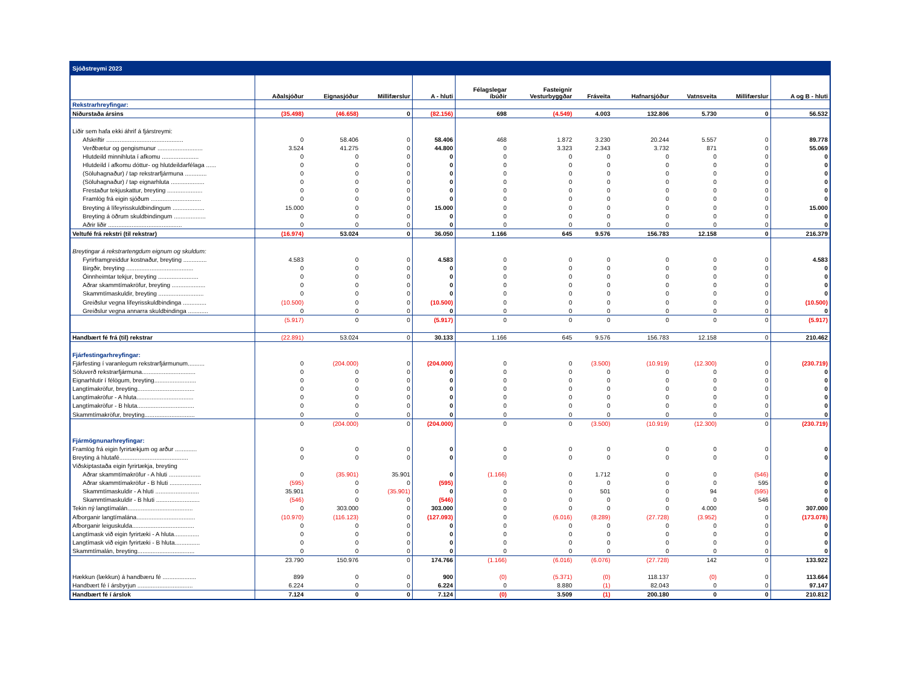| Sjóðstreymi 2023 | | | | | | | | | | | |
| | Aðalsjóður | Eignasjóður | Millifærslur | A - hluti | Félagslegar íbúðir | Fasteignir Vesturbyggðar | Fráveita | Hafnarsjóður | Vatnsveita | Millifærslur | A og B - hluti |
| Rekstrarhreyfingar: | | | | | | | | | | | |
| Niðurstaða ársins | (35.498) | (46.658) | 0 | (82.156) | 698 | (4.549) | 4.003 | 132.806 | 5.730 | 0 | 56.532 |
| Liðir sem hafa ekki áhrif á fjárstreymi: | | | | | | | | | | | |
| Afskriftir .............................................. | 0 | 58.406 | 0 | 58.406 | 468 | 1.872 | 3.230 | 20.244 | 5.557 | 0 | 89.778 |
| Verðbætur og gengismunur ........................... | 3.524 | 41.275 | 0 | 44.800 | 0 | 3.323 | 2.343 | 3.732 | 871 | 0 | 55.069 |
| Hlutdeild minnihluta í afkomu ...................... | 0 | 0 | 0 | 0 | 0 | 0 | 0 | 0 | 0 | 0 | 0 |
| Hlutdeild í afkomu dóttur- og hlutdeildarfélaga ...... | 0 | 0 | 0 | 0 | 0 | 0 | 0 | 0 | 0 | 0 | 0 |
| (Söluhagnaður) / tap rekstrarfjármuna ............. | 0 | 0 | 0 | 0 | 0 | 0 | 0 | 0 | 0 | 0 | 0 |
| (Söluhagnaður) / tap eignarhluta .................... | 0 | 0 | 0 | 0 | 0 | 0 | 0 | 0 | 0 | 0 | 0 |
| Frestaður tekjuskattur, breyting ..................... | 0 | 0 | 0 | 0 | 0 | 0 | 0 | 0 | 0 | 0 | 0 |
| Framlög frá eigin sjóðum .............................. | 0 | 0 | 0 | 0 | 0 | 0 | 0 | 0 | 0 | 0 | 0 |
| Breyting á lífeyrisskuldbindingum ................... | 15.000 | 0 | 0 | 15.000 | 0 | 0 | 0 | 0 | 0 | 0 | 15.000 |
| Breyting á öðrum skuldbindingum ................... | 0 | 0 | 0 | 0 | 0 | 0 | 0 | 0 | 0 | 0 | 0 |
| Aðrir liðir ............................................ | 0 | 0 | 0 | 0 | 0 | 0 | 0 | 0 | 0 | 0 | 0 |
| Veltufé frá rekstri (til rekstrar) | (16.974) | 53.024 | 0 | 36.050 | 1.166 | 645 | 9.576 | 156.783 | 12.158 | 0 | 216.379 |
| Breytingar á rekstrartengdum eignum og skuldum: | | | | | | | | | | | |
| Fyrirframgreiddur kostnaður, breyting .............. | 4.583 | 0 | 0 | 4.583 | 0 | 0 | 0 | 0 | 0 | 0 | 4.583 |
| Birgðir, breyting ........................................ | 0 | 0 | 0 | 0 | 0 | 0 | 0 | 0 | 0 | 0 | 0 |
| Óinnheimtar tekjur, breyting ........................ | 0 | 0 | 0 | 0 | 0 | 0 | 0 | 0 | 0 | 0 | 0 |
| Aðrar skammtímakröfur, breyting .................... | 0 | 0 | 0 | 0 | 0 | 0 | 0 | 0 | 0 | 0 | 0 |
| Skammtímaskuldir, breyting ........................... | 0 | 0 | 0 | 0 | 0 | 0 | 0 | 0 | 0 | 0 | 0 |
| Greiðslur vegna lífeyrisskuldbindinga .............. | (10.500) | 0 | 0 | (10.500) | 0 | 0 | 0 | 0 | 0 | 0 | (10.500) |
| Greiðslur vegna annarra skuldbindinga ............ | 0 | 0 | 0 | 0 | 0 | 0 | 0 | 0 | 0 | 0 | 0 |
| | (5.917) | 0 | 0 | (5.917) | 0 | 0 | 0 | 0 | 0 | 0 | (5.917) |
| Handbært fé frá (til) rekstrar | (22.891) | 53.024 | 0 | 30.133 | 1.166 | 645 | 9.576 | 156.783 | 12.158 | 0 | 210.462 |
| Fjárfestingarhreyfingar: | | | | | | | | | | | |
| Fjárfesting í varanlegum rekstrarfjármunum.......... | 0 | (204.000) | 0 | (204.000) | 0 | 0 | (3.500) | (10.919) | (12.300) | 0 | (230.719) |
| Söluverð rekstrarfjármuna................................ | 0 | 0 | 0 | 0 | 0 | 0 | 0 | 0 | 0 | 0 | 0 |
| Eignarhlutir í félögum, breyting......................... | 0 | 0 | 0 | 0 | 0 | 0 | 0 | 0 | 0 | 0 | 0 |
| Langtímakröfur, breyting.................................. | 0 | 0 | 0 | 0 | 0 | 0 | 0 | 0 | 0 | 0 | 0 |
| Langtímakröfur - A hluta.................................. | 0 | 0 | 0 | 0 | 0 | 0 | 0 | 0 | 0 | 0 | 0 |
| Langtímakröfur - B hluta.................................. | 0 | 0 | 0 | 0 | 0 | 0 | 0 | 0 | 0 | 0 | 0 |
| Skammtímakröfur, breyting.............................. | 0 | 0 | 0 | 0 | 0 | 0 | 0 | 0 | 0 | 0 | 0 |
| | 0 | (204.000) | 0 | (204.000) | 0 | 0 | (3.500) | (10.919) | (12.300) | 0 | (230.719) |
| Fjármögnunarhreyfingar: | | | | | | | | | | | |
| Framlög frá eigin fyrirtækjum og arður ............. | 0 | 0 | 0 | 0 | 0 | 0 | 0 | 0 | 0 | 0 | 0 |
| Breyting á hlutafé......................................... | 0 | 0 | 0 | 0 | 0 | 0 | 0 | 0 | 0 | 0 | 0 |
| Viðskiptastaða eigin fyrirtækja, breyting | | | | | | | | | | | |
| Aðrar skammtímakröfur - A hluti ................... | 0 | (35.901) | 35.901 | 0 | (1.166) | 0 | 1.712 | 0 | 0 | (546) | 0 |
| Aðrar skammtímakröfur - B hluti ................... | (595) | 0 | 0 | (595) | 0 | 0 | 0 | 0 | 0 | 595 | 0 |
| Skammtímaskuldir - A hluti .......................... | 35.901 | 0 | (35.901) | 0 | 0 | 0 | 501 | 0 | 94 | (595) | 0 |
| Skammtímaskuldir - B hluti .......................... | (546) | 0 | 0 | (546) | 0 | 0 | 0 | 0 | 0 | 546 | 0 |
| Tekin ný langtímalán....................................... | 0 | 303.000 | 0 | 303.000 | 0 | 0 | 0 | 0 | 4.000 | 0 | 307.000 |
| Afborganir langtímalána................................... | (10.970) | (116.123) | 0 | (127.093) | 0 | (6.016) | (8.289) | (27.728) | (3.952) | 0 | (173.078) |
| Afborganir leiguskulda..................................... | 0 | 0 | 0 | 0 | 0 | 0 | 0 | 0 | 0 | 0 | 0 |
| Langtímask við eigin fyrirtæki - A hluta............... | 0 | 0 | 0 | 0 | 0 | 0 | 0 | 0 | 0 | 0 | 0 |
| Langtímask við eigin fyrirtæki - B hluta............... | 0 | 0 | 0 | 0 | 0 | 0 | 0 | 0 | 0 | 0 | 0 |
| Skammtímalán, breyting.................................. | 0 | 0 | 0 | 0 | 0 | 0 | 0 | 0 | 0 | 0 | 0 |
| | 23.790 | 150.976 | 0 | 174.766 | (1.166) | (6.016) | (6.076) | (27.728) | 142 | 0 | 133.922 |
| Hækkun (lækkun) á handbæru fé .................... | 899 | 0 | 0 | 900 | (0) | (5.371) | (0) | 118.137 | (0) | 0 | 113.664 |
| Handbært fé í ársbyrjun ................................. | 6.224 | 0 | 0 | 6.224 | 0 | 8.880 | (1) | 82.043 | 0 | 0 | 97.147 |
| Handbært fé í árslok | 7.124 | 0 | 0 | 7.124 | (0) | 3.509 | (1) | 200.180 | 0 | 0 | 210.812 |